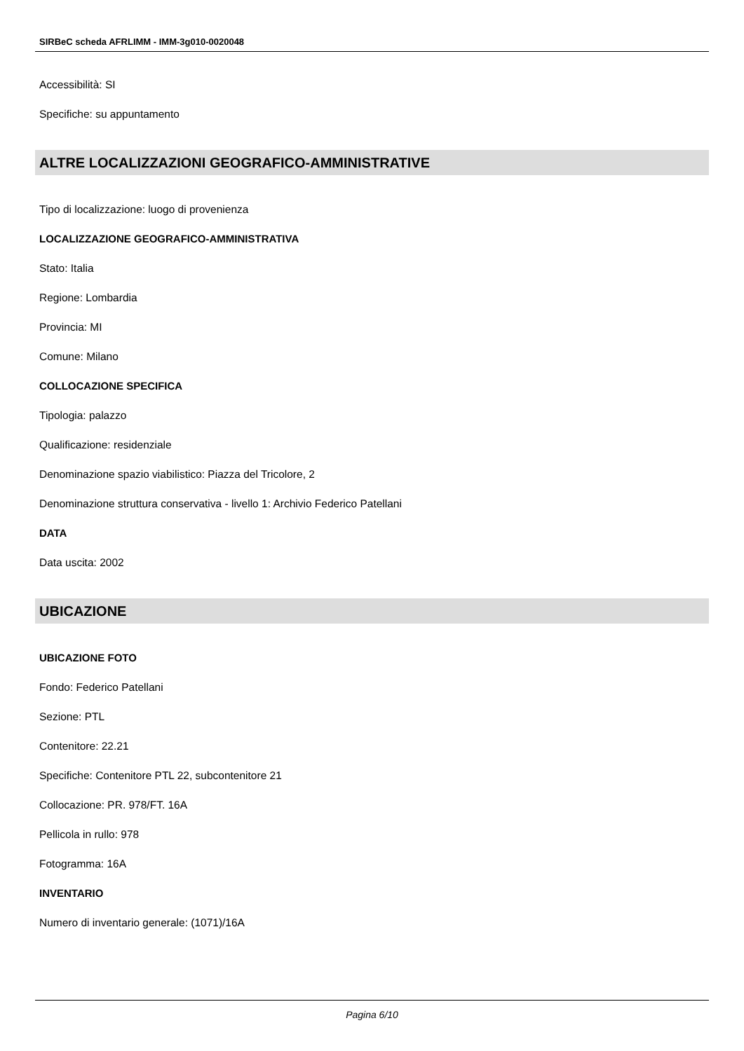SIRBeC scheda AFRLIMM - IMM-3g010-0020048
Accessibilità: SI
Specifiche: su appuntamento
ALTRE LOCALIZZAZIONI GEOGRAFICO-AMMINISTRATIVE
Tipo di localizzazione: luogo di provenienza
LOCALIZZAZIONE GEOGRAFICO-AMMINISTRATIVA
Stato: Italia
Regione: Lombardia
Provincia: MI
Comune: Milano
COLLOCAZIONE SPECIFICA
Tipologia: palazzo
Qualificazione: residenziale
Denominazione spazio viabilistico: Piazza del Tricolore, 2
Denominazione struttura conservativa - livello 1: Archivio Federico Patellani
DATA
Data uscita: 2002
UBICAZIONE
UBICAZIONE FOTO
Fondo: Federico Patellani
Sezione: PTL
Contenitore: 22.21
Specifiche: Contenitore PTL 22, subcontenitore 21
Collocazione: PR. 978/FT. 16A
Pellicola in rullo: 978
Fotogramma: 16A
INVENTARIO
Numero di inventario generale: (1071)/16A
Pagina 6/10